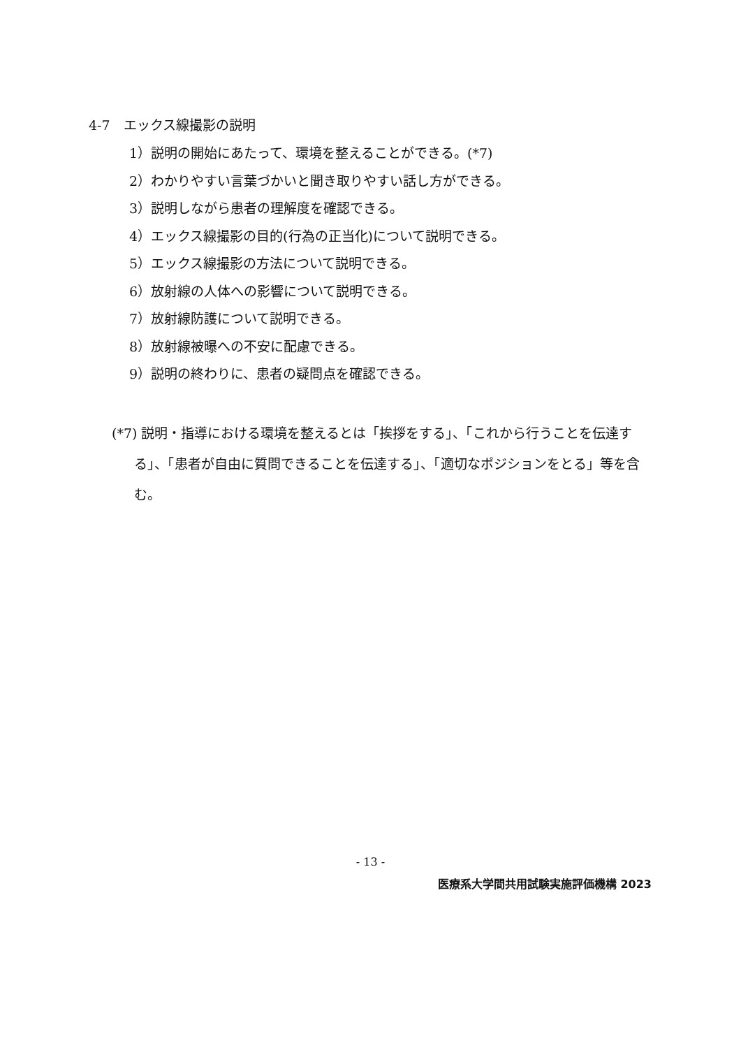4-7　エックス線撮影の説明
1）説明の開始にあたって、環境を整えることができる。(*7)
2）わかりやすい言葉づかいと聞き取りやすい話し方ができる。
3）説明しながら患者の理解度を確認できる。
4）エックス線撮影の目的(行為の正当化)について説明できる。
5）エックス線撮影の方法について説明できる。
6）放射線の人体への影響について説明できる。
7）放射線防護について説明できる。
8）放射線被曝への不安に配慮できる。
9）説明の終わりに、患者の疑問点を確認できる。
(*7) 説明・指導における環境を整えるとは「挨拶をする」、「これから行うことを伝達する」、「患者が自由に質問できることを伝達する」、「適切なポジションをとる」等を含む。
- 13 -
医療系大学間共用試験実施評価機構 2023